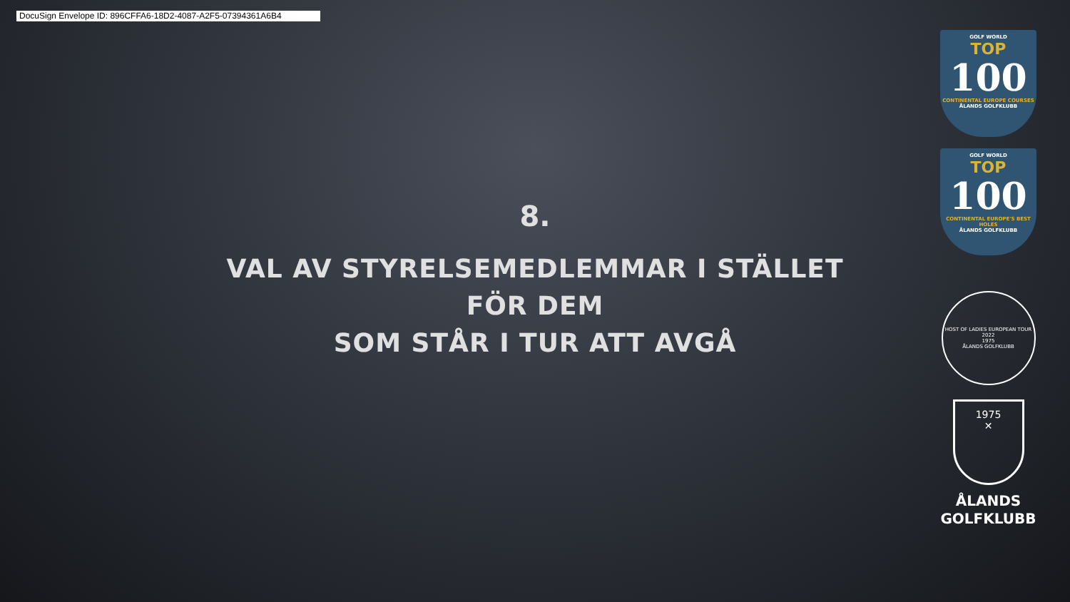DocuSign Envelope ID: 896CFFA6-18D2-4087-A2F5-07394361A6B4
8.
VAL AV STYRELSEMEDLEMMAR I STÄLLET FÖR DEM
SOM STÅR I TUR ATT AVGÅ
GOLF WORLD
TOP
100
CONTINENTAL EUROPE COURSES
ÅLANDS GOLFKLUBB
GOLF WORLD
TOP
100
CONTINENTAL EUROPE'S BEST HOLES
ÅLANDS GOLFKLUBB
HOST OF LADIES EUROPEAN TOUR 2022
1975
ÅLANDS GOLFKLUBB
1975
✕
ÅLANDS
GOLFKLUBB